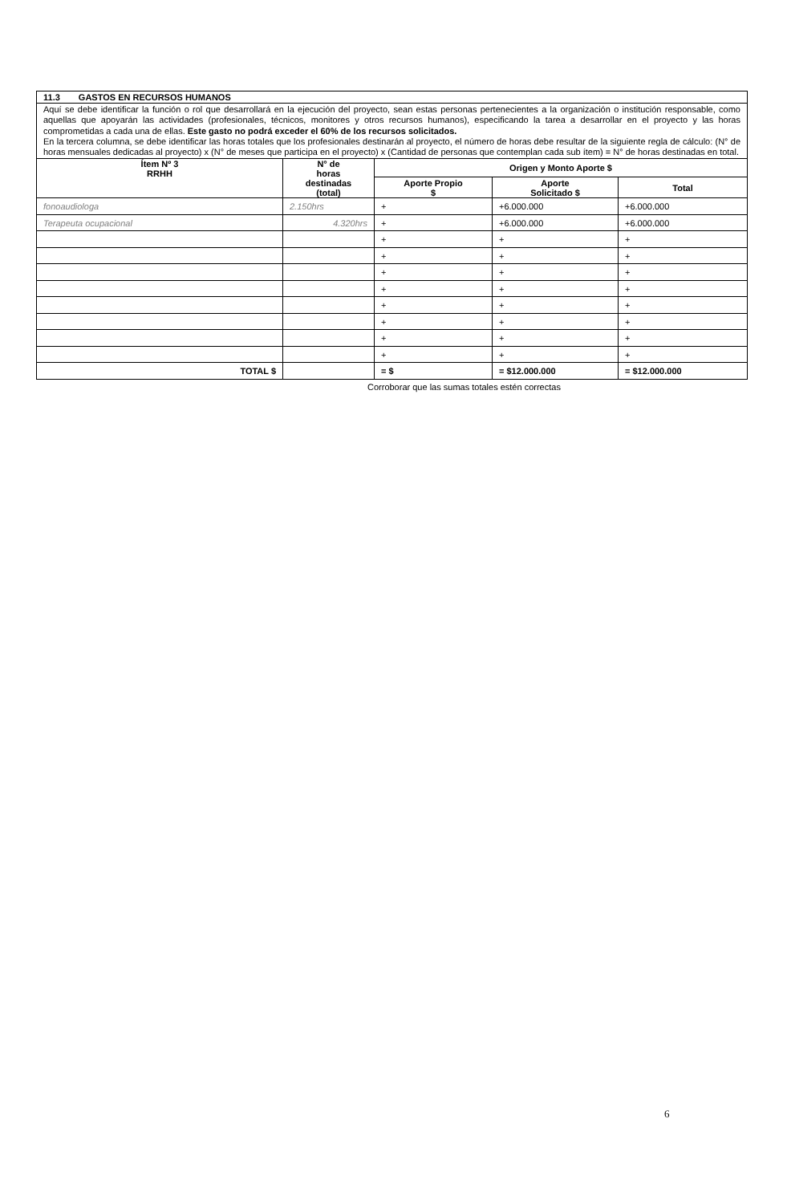11.3 GASTOS EN RECURSOS HUMANOS
Aquí se debe identificar la función o rol que desarrollará en la ejecución del proyecto, sean estas personas pertenecientes a la organización o institución responsable, como aquellas que apoyarán las actividades (profesionales, técnicos, monitores y otros recursos humanos), especificando la tarea a desarrollar en el proyecto y las horas comprometidas a cada una de ellas. Este gasto no podrá exceder el 60% de los recursos solicitados.
En la tercera columna, se debe identificar las horas totales que los profesionales destinarán al proyecto, el número de horas debe resultar de la siguiente regla de cálculo: (N° de horas mensuales dedicadas al proyecto) x (N° de meses que participa en el proyecto) x (Cantidad de personas que contemplan cada sub ítem) = N° de horas destinadas en total.
| Ítem Nº 3 RRHH | N° de horas destinadas (total) | Origen y Monto Aporte $ | | |
| --- | --- | --- | --- | --- |
| | | Aporte Propio $ | Aporte Solicitado $ | Total |
| fonoaudiologa | 2.150hrs | + | +6.000.000 | +6.000.000 |
| Terapeuta ocupacional | 4.320hrs | + | +6.000.000 | +6.000.000 |
| | | + | + | + |
| | | + | + | + |
| | | + | + | + |
| | | + | + | + |
| | | + | + | + |
| | | + | + | + |
| | | + | + | + |
| | | + | + | + |
| TOTAL $ | | = $ | = $12.000.000 | = $12.000.000 |
Corroborar que las sumas totales estén correctas
6